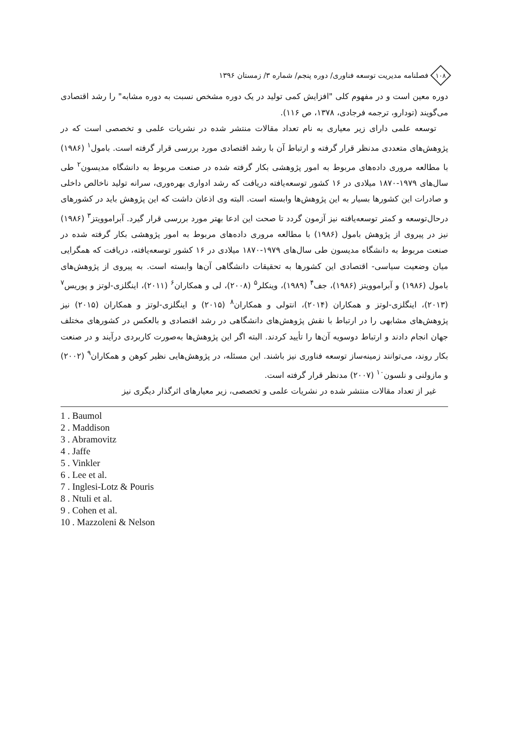۱۰۸
فصلنامه مدیریت توسعه فناوری/ دوره پنجم/ شماره ۳/ زمستان ۱۳۹۶
دوره معین است و در مفهوم کلی "افزایش کمی تولید در یک دوره مشخص نسبت به دوره مشابه" را رشد اقتصادی می‌گویند (تودارو، ترجمه فرجادی، ۱۳۷۸، ص ۱۱۶).
توسعه علمی دارای زیر معیاری به نام تعداد مقالات منتشر شده در نشریات علمی و تخصصی است که در پژوهش‌های متعددی مدنظر قرار گرفته و ارتباط آن با رشد اقتصادی مورد بررسی قرار گرفته است. بامول<sup>۱</sup> (۱۹۸۶) با مطالعه مروری داده‌های مربوط به امور پژوهشی بکار گرفته شده در صنعت مربوط به دانشگاه مدیسون<sup>۲</sup> طی سال‌های ۱۹۷۹-۱۸۷۰ میلادی در ۱۶ کشور توسعه‌یافته دریافت که رشد ادواری بهره‌وری، سرانه تولید ناخالص داخلی و صادرات این کشورها بسیار به این پژوهش‌ها وابسته است. البته وی اذعان داشت که این پژوهش باید در کشورهای درحال‌توسعه و کمتر توسعه‌یافته نیز آزمون گردد تا صحت این ادعا بهتر مورد بررسی قرار گیرد. آبراموویتز<sup>۳</sup> (۱۹۸۶) نیز در پیروی از پژوهش بامول (۱۹۸۶) با مطالعه مروری داده‌های مربوط به امور پژوهشی بکار گرفته شده در صنعت مربوط به دانشگاه مدیسون طی سال‌های ۱۹۷۹-۱۸۷۰ میلادی در ۱۶ کشور توسعه‌یافته، دریافت که همگرایی میان وضعیت سیاسی- اقتصادی این کشورها به تحقیقات دانشگاهی آن‌ها وابسته است. به پیروی از پژوهش‌های بامول (۱۹۸۶) و آبراموویتز (۱۹۸۶)، جف<sup>۴</sup> (۱۹۸۹)، وینکلر<sup>۵</sup> (۲۰۰۸)، لی و همکاران<sup>۶</sup> (۲۰۱۱)، اینگلزی-لوتز و پوریس<sup>۷</sup> (۲۰۱۳)، اینگلزی-لوتز و همکاران (۲۰۱۴)، انتولی و همکاران<sup>۸</sup> (۲۰۱۵) و اینگلزی-لوتز و همکاران (۲۰۱۵) نیز پژوهش‌های مشابهی را در ارتباط با نقش پژوهش‌های دانشگاهی در رشد اقتصادی و بالعکس در کشورهای مختلف جهان انجام دادند و ارتباط دوسویه آن‌ها را تأیید کردند. البته اگر این پژوهش‌ها به‌صورت کاربردی درآیند و در صنعت بکار روند، می‌توانند زمینه‌ساز توسعه فناوری نیز باشند. این مسئله، در پژوهش‌هایی نظیر کوهن و همکاران<sup>۹</sup> (۲۰۰۲) و مازولنی و نلسون<sup>۱۰</sup> (۲۰۰۷) مدنظر قرار گرفته است.
غیر از تعداد مقالات منتشر شده در نشریات علمی و تخصصی، زیر معیارهای اثرگذار دیگری نیز
1 . Baumol
2 . Maddison
3 . Abramovitz
4 . Jaffe
5 . Vinkler
6 . Lee et al.
7 . Inglesi-Lotz & Pouris
8 . Ntuli et al.
9 . Cohen et al.
10 . Mazzoleni & Nelson